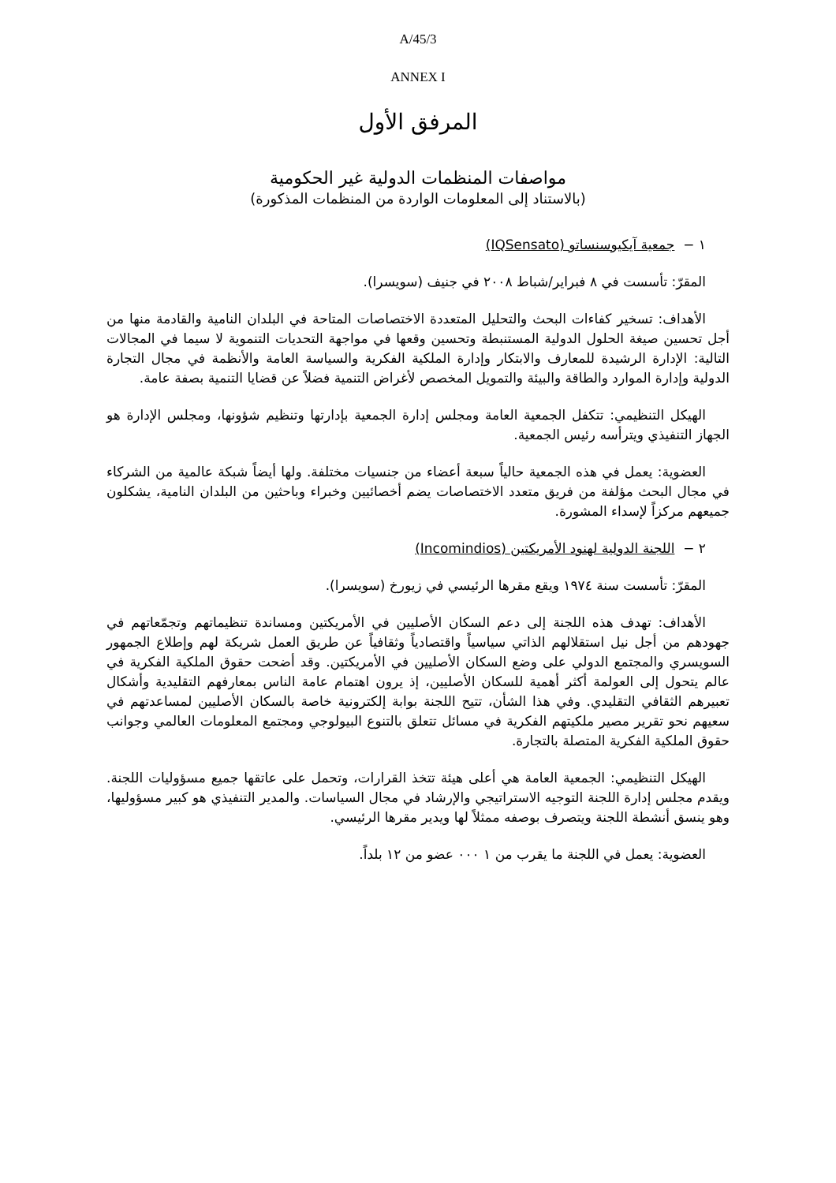A/45/3
ANNEX I
المرفق الأول
مواصفات المنظمات الدولية غير الحكومية
(بالاستناد إلى المعلومات الواردة من المنظمات المذكورة)
١ − جمعية آيكيوسنساتو (IQSensato)
المقرّ: تأسست في ٨ فبراير/شباط ٢٠٠٨ في جنيف (سويسرا).
الأهداف: تسخير كفاءات البحث والتحليل المتعددة الاختصاصات المتاحة في البلدان النامية والقادمة منها من أجل تحسين صيغة الحلول الدولية المستنبطة وتحسين وقعها في مواجهة التحديات التنموية لا سيما في المجالات التالية: الإدارة الرشيدة للمعارف والابتكار وإدارة الملكية الفكرية والسياسة العامة والأنظمة في مجال التجارة الدولية وإدارة الموارد والطاقة والبيئة والتمويل المخصص لأغراض التنمية فضلاً عن قضايا التنمية بصفة عامة.
الهيكل التنظيمي: تتكفل الجمعية العامة ومجلس إدارة الجمعية بإدارتها وتنظيم شؤونها، ومجلس الإدارة هو الجهاز التنفيذي ويترأسه رئيس الجمعية.
العضوية: يعمل في هذه الجمعية حالياً سبعة أعضاء من جنسيات مختلفة. ولها أيضاً شبكة عالمية من الشركاء في مجال البحث مؤلفة من فريق متعدد الاختصاصات يضم أخصائيين وخبراء وباحثين من البلدان النامية، يشكلون جميعهم مركزاً لإسداء المشورة.
٢ − اللجنة الدولية لهنود الأمريكتين (Incomindios)
المقرّ: تأسست سنة ١٩٧٤ ويقع مقرها الرئيسي في زيورخ (سويسرا).
الأهداف: تهدف هذه اللجنة إلى دعم السكان الأصليين في الأمريكتين ومساندة تنظيماتهم وتجمّعاتهم في جهودهم من أجل نيل استقلالهم الذاتي سياسياً واقتصادياً وثقافياً عن طريق العمل شريكة لهم وإطلاع الجمهور السويسري والمجتمع الدولي على وضع السكان الأصليين في الأمريكتين. وقد أضحت حقوق الملكية الفكرية في عالم يتحول إلى العولمة أكثر أهمية للسكان الأصليين، إذ يرون اهتمام عامة الناس بمعارفهم التقليدية وأشكال تعبيرهم الثقافي التقليدي. وفي هذا الشأن، تتيح اللجنة بوابة إلكترونية خاصة بالسكان الأصليين لمساعدتهم في سعيهم نحو تقرير مصير ملكيتهم الفكرية في مسائل تتعلق بالتنوع البيولوجي ومجتمع المعلومات العالمي وجوانب حقوق الملكية الفكرية المتصلة بالتجارة.
الهيكل التنظيمي: الجمعية العامة هي أعلى هيئة تتخذ القرارات، وتحمل على عاتقها جميع مسؤوليات اللجنة. ويقدم مجلس إدارة اللجنة التوجيه الاستراتيجي والإرشاد في مجال السياسات. والمدير التنفيذي هو كبير مسؤوليها، وهو ينسق أنشطة اللجنة ويتصرف بوصفه ممثلاً لها ويدير مقرها الرئيسي.
العضوية: يعمل في اللجنة ما يقرب من ١ ٠٠٠ عضو من ١٢ بلداً.